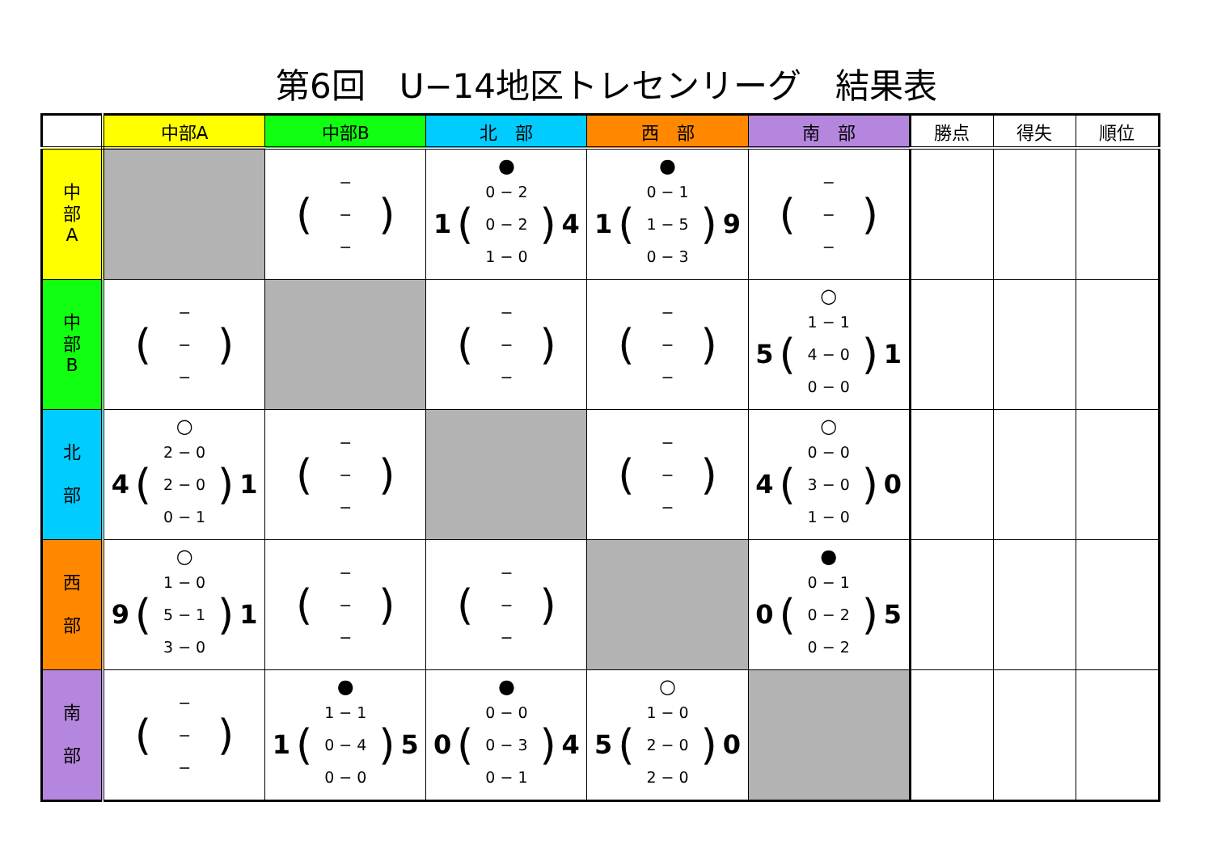第6回　U−14地区トレセンリーグ　結果表
| | 中部A | 中部B | 北 部 | 西 部 | 南 部 | 勝点 | 得失 | 順位 |
| --- | --- | --- | --- | --- | --- | --- | --- | --- |
| 中 部 A | | ( − − − ) | ● 1 ( 0 − 2 0 − 2 1 − 0 ) 4 | ● 1 ( 0 − 1 1 − 5 0 − 3 ) 9 | ( − − − ) | | | |
| 中 部 B | ( − − − ) | | ( − − − ) | ( − − − ) | ○ 5 ( 1 − 1 4 − 0 0 − 0 ) 1 | | | |
| 北 部 | ○ 4 ( 2 − 0 2 − 0 0 − 1 ) 1 | ( − − − ) | | ( − − − ) | ○ 4 ( 0 − 0 3 − 0 1 − 0 ) 0 | | | |
| 西 部 | ○ 9 ( 1 − 0 5 − 1 3 − 0 ) 1 | ( − − − ) | ( − − − ) | | ● 0 ( 0 − 1 0 − 2 0 − 2 ) 5 | | | |
| 南 部 | ( − − − ) | ● 1 ( 1 − 1 0 − 4 0 − 0 ) 5 | ● 0 ( 0 − 0 0 − 3 0 − 1 ) 4 | ○ 5 ( 1 − 0 2 − 0 2 − 0 ) 0 | | | | |